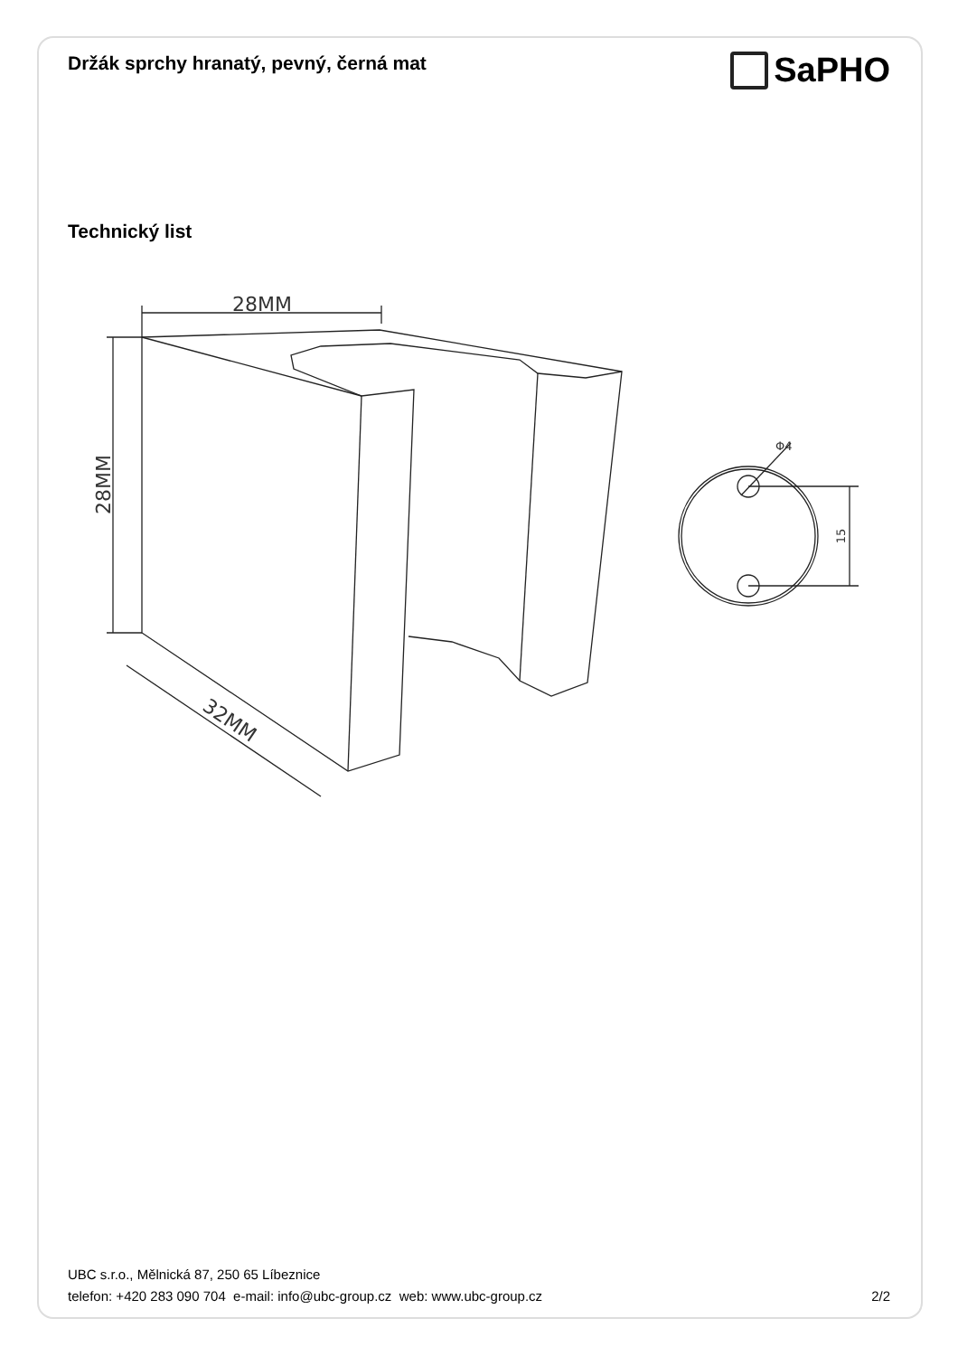Držák sprchy hranatý, pevný, černá mat
SaPHO
Technický list
28MM
28MM
32MM
15
Φ4
UBC s.r.o., Mělnická 87, 250 65 Líbeznice
telefon: +420 283 090 704 e-mail: info@ubc-group.cz web: www.ubc-group.cz 2/2